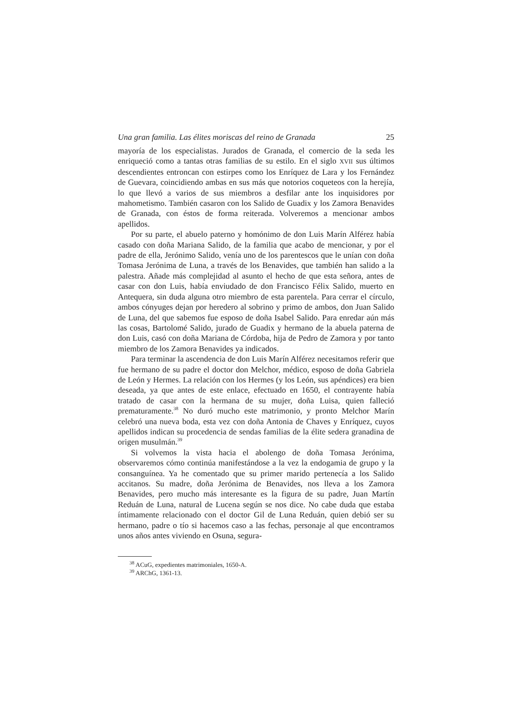Una gran familia. Las élites moriscas del reino de Granada 25
mayoría de los especialistas. Jurados de Granada, el comercio de la seda les enriqueció como a tantas otras familias de su estilo. En el siglo XVII sus últimos descendientes entroncan con estirpes como los Enríquez de Lara y los Fernández de Guevara, coincidiendo ambas en sus más que notorios coqueteos con la herejía, lo que llevó a varios de sus miembros a desfilar ante los inquisidores por mahometismo. También casaron con los Salido de Guadix y los Zamora Benavides de Granada, con éstos de forma reiterada. Volveremos a mencionar ambos apellidos.
Por su parte, el abuelo paterno y homónimo de don Luis Marín Alférez había casado con doña Mariana Salido, de la familia que acabo de mencionar, y por el padre de ella, Jerónimo Salido, venía uno de los parentescos que le unían con doña Tomasa Jerónima de Luna, a través de los Benavides, que también han salido a la palestra. Añade más complejidad al asunto el hecho de que esta señora, antes de casar con don Luis, había enviudado de don Francisco Félix Salido, muerto en Antequera, sin duda alguna otro miembro de esta parentela. Para cerrar el círculo, ambos cónyuges dejan por heredero al sobrino y primo de ambos, don Juan Salido de Luna, del que sabemos fue esposo de doña Isabel Salido. Para enredar aún más las cosas, Bartolomé Salido, jurado de Guadix y hermano de la abuela paterna de don Luis, casó con doña Mariana de Córdoba, hija de Pedro de Zamora y por tanto miembro de los Zamora Benavides ya indicados.
Para terminar la ascendencia de don Luis Marín Alférez necesitamos referir que fue hermano de su padre el doctor don Melchor, médico, esposo de doña Gabriela de León y Hermes. La relación con los Hermes (y los León, sus apéndices) era bien deseada, ya que antes de este enlace, efectuado en 1650, el contrayente había tratado de casar con la hermana de su mujer, doña Luisa, quien falleció prematuramente.<sup>38</sup> No duró mucho este matrimonio, y pronto Melchor Marín celebró una nueva boda, esta vez con doña Antonia de Chaves y Enríquez, cuyos apellidos indican su procedencia de sendas familias de la élite sedera granadina de origen musulmán.<sup>39</sup>
Si volvemos la vista hacia el abolengo de doña Tomasa Jerónima, observaremos cómo continúa manifestándose a la vez la endogamia de grupo y la consanguínea. Ya he comentado que su primer marido pertenecía a los Salido accitanos. Su madre, doña Jerónima de Benavides, nos lleva a los Zamora Benavides, pero mucho más interesante es la figura de su padre, Juan Martín Reduán de Luna, natural de Lucena según se nos dice. No cabe duda que estaba íntimamente relacionado con el doctor Gil de Luna Reduán, quien debió ser su hermano, padre o tío si hacemos caso a las fechas, personaje al que encontramos unos años antes viviendo en Osuna, segura-
<sup>38</sup> ACuG, expedientes matrimoniales, 1650-A.
<sup>39</sup> ARChG, 1361-13.